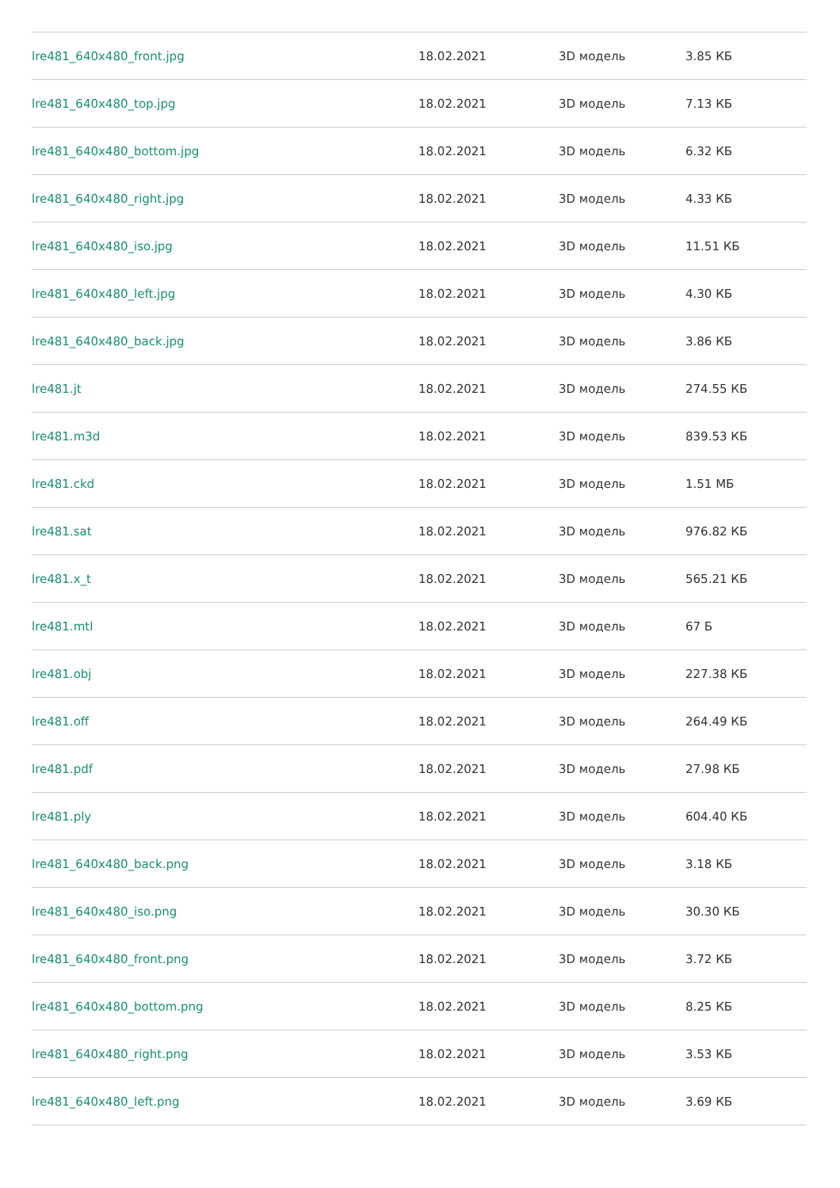| lre481_640x480_front.jpg | 18.02.2021 | 3D модель | 3.85 КБ |
| lre481_640x480_top.jpg | 18.02.2021 | 3D модель | 7.13 КБ |
| lre481_640x480_bottom.jpg | 18.02.2021 | 3D модель | 6.32 КБ |
| lre481_640x480_right.jpg | 18.02.2021 | 3D модель | 4.33 КБ |
| lre481_640x480_iso.jpg | 18.02.2021 | 3D модель | 11.51 КБ |
| lre481_640x480_left.jpg | 18.02.2021 | 3D модель | 4.30 КБ |
| lre481_640x480_back.jpg | 18.02.2021 | 3D модель | 3.86 КБ |
| lre481.jt | 18.02.2021 | 3D модель | 274.55 КБ |
| lre481.m3d | 18.02.2021 | 3D модель | 839.53 КБ |
| lre481.ckd | 18.02.2021 | 3D модель | 1.51 МБ |
| lre481.sat | 18.02.2021 | 3D модель | 976.82 КБ |
| lre481.x_t | 18.02.2021 | 3D модель | 565.21 КБ |
| lre481.mtl | 18.02.2021 | 3D модель | 67 Б |
| lre481.obj | 18.02.2021 | 3D модель | 227.38 КБ |
| lre481.off | 18.02.2021 | 3D модель | 264.49 КБ |
| lre481.pdf | 18.02.2021 | 3D модель | 27.98 КБ |
| lre481.ply | 18.02.2021 | 3D модель | 604.40 КБ |
| lre481_640x480_back.png | 18.02.2021 | 3D модель | 3.18 КБ |
| lre481_640x480_iso.png | 18.02.2021 | 3D модель | 30.30 КБ |
| lre481_640x480_front.png | 18.02.2021 | 3D модель | 3.72 КБ |
| lre481_640x480_bottom.png | 18.02.2021 | 3D модель | 8.25 КБ |
| lre481_640x480_right.png | 18.02.2021 | 3D модель | 3.53 КБ |
| lre481_640x480_left.png | 18.02.2021 | 3D модель | 3.69 КБ |